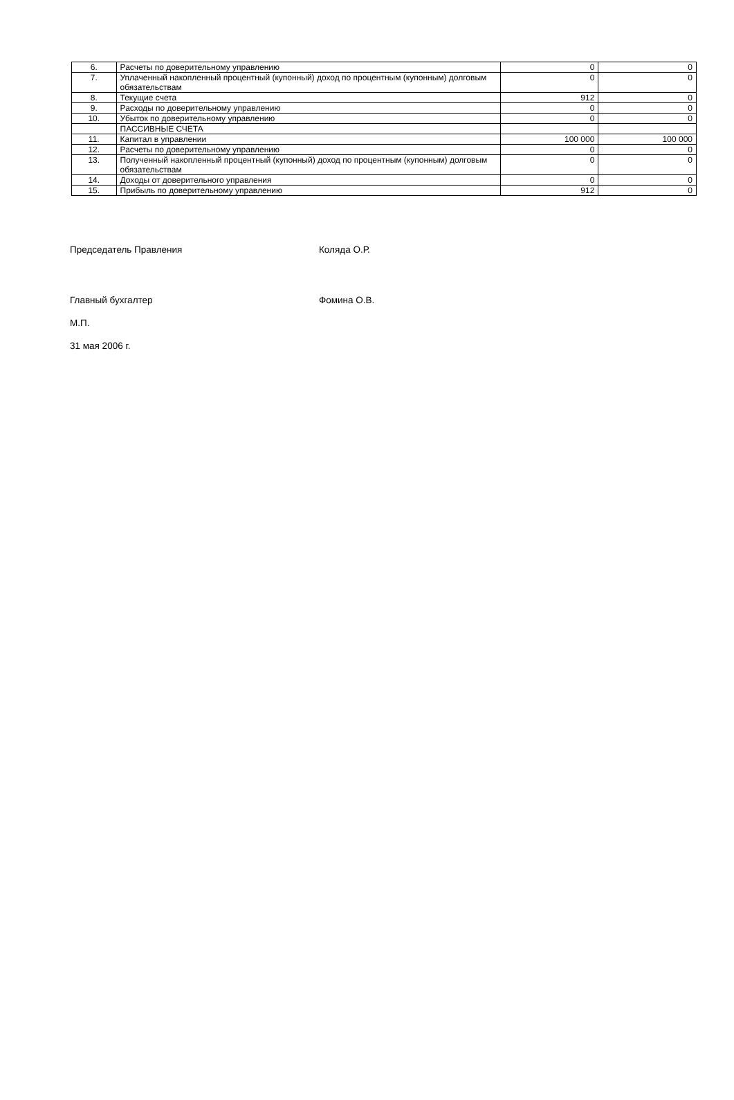| 6. | Расчеты по доверительному управлению | 0 | 0 |
| 7. | Уплаченный накопленный процентный (купонный) доход по процентным (купонным) долговым обязательствам | 0 | 0 |
| 8. | Текущие счета | 912 | 0 |
| 9. | Расходы по доверительному управлению | 0 | 0 |
| 10. | Убыток по доверительному управлению | 0 | 0 |
| | ПАССИВНЫЕ СЧЕТА | | |
| 11. | Капитал в управлении | 100 000 | 100 000 |
| 12. | Расчеты по доверительному управлению | 0 | 0 |
| 13. | Полученный накопленный процентный (купонный) доход по процентным (купонным) долговым обязательствам | 0 | 0 |
| 14. | Доходы от доверительного управления | 0 | 0 |
| 15. | Прибыль по доверительному управлению | 912 | 0 |
Председатель Правления Коляда О.Р.
Главный бухгалтер Фомина О.В.
М.П.
31 мая 2006 г.